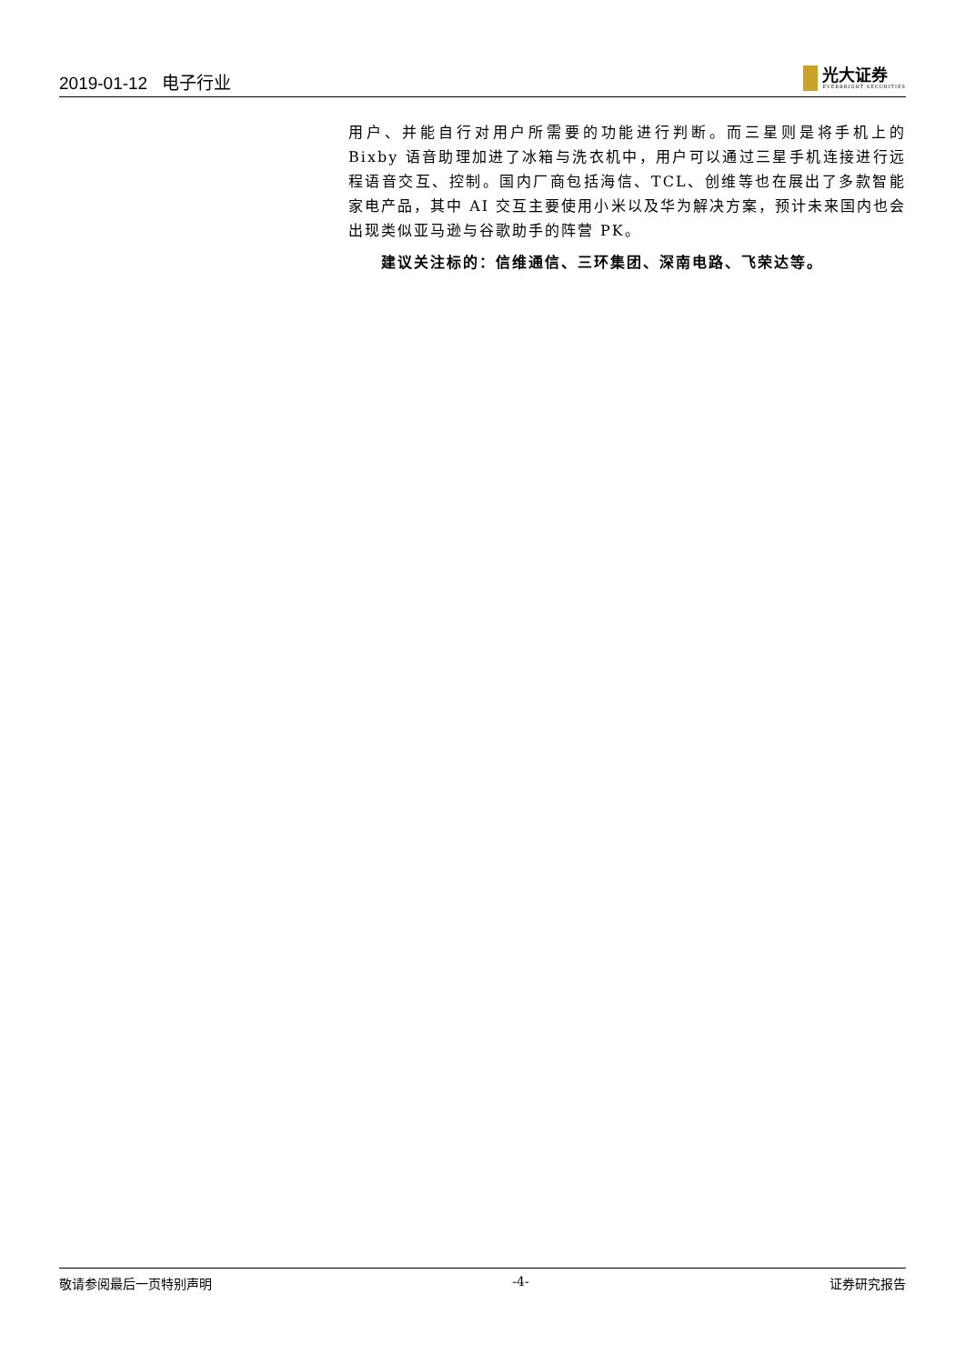2019-01-12 电子行业
光大证券
EVERBRIGHT SECURITIES
用户、并能自行对用户所需要的功能进行判断。而三星则是将手机上的 Bixby 语音助理加进了冰箱与洗衣机中，用户可以通过三星手机连接进行远程语音交互、控制。国内厂商包括海信、TCL、创维等也在展出了多款智能家电产品，其中 AI 交互主要使用小米以及华为解决方案，预计未来国内也会出现类似亚马逊与谷歌助手的阵营 PK。
建议关注标的：信维通信、三环集团、深南电路、飞荣达等。
敬请参阅最后一页特别声明 -4- 证券研究报告